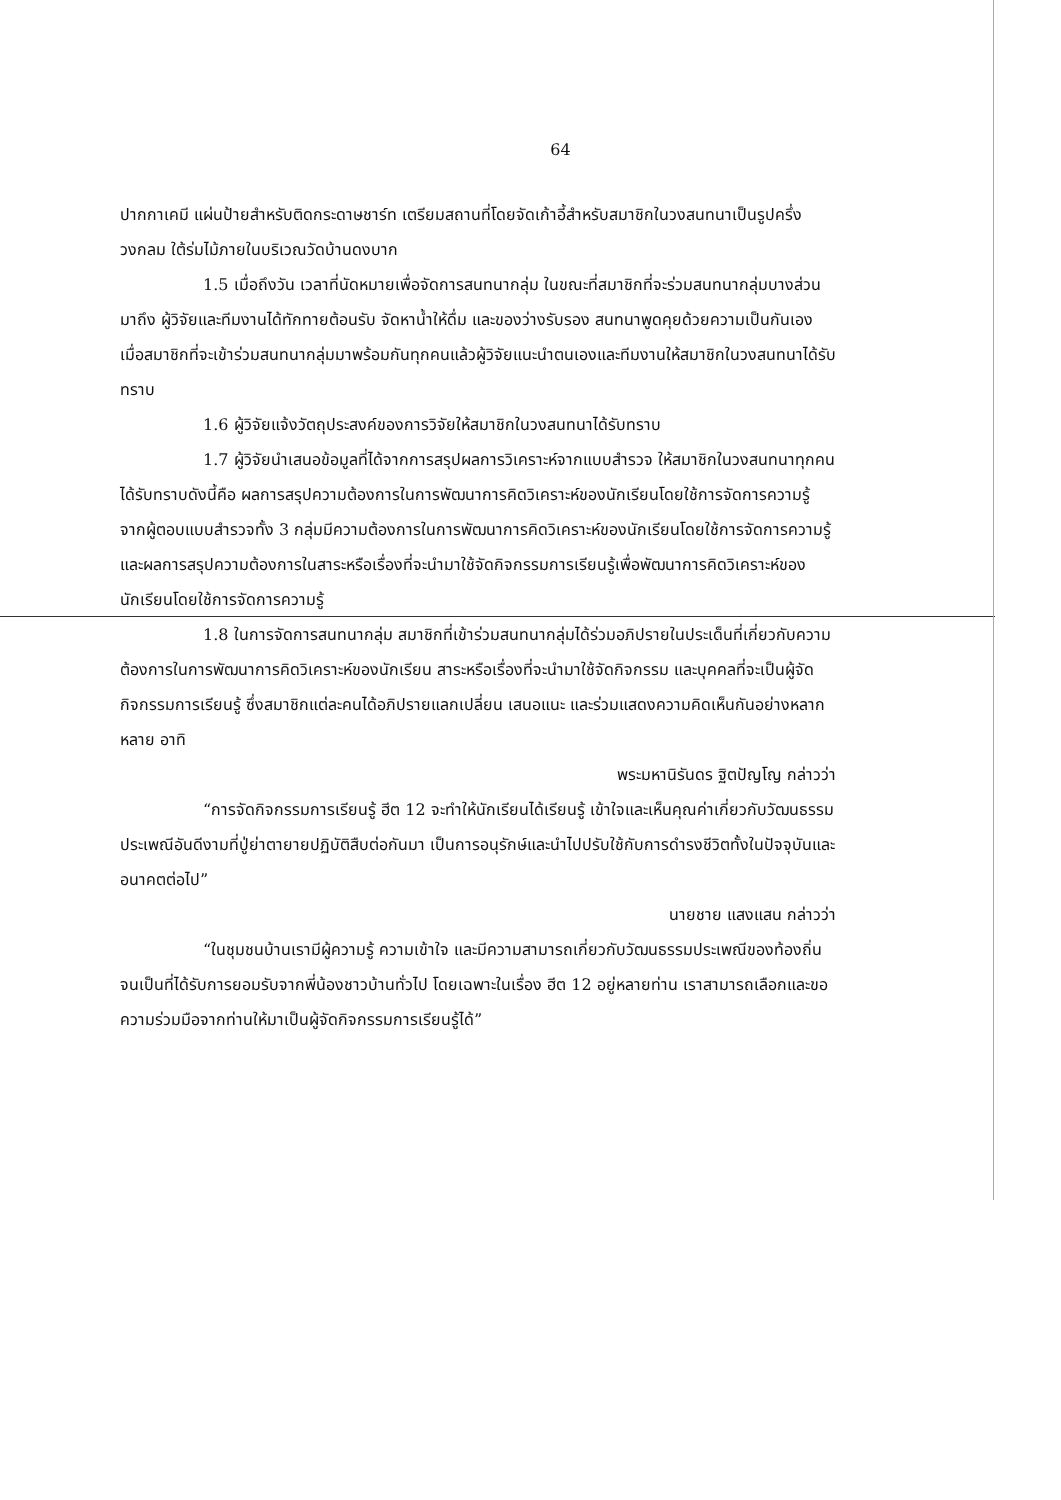64
ปากกาเคมี แผ่นป้ายสำหรับติดกระดาษชาร์ท เตรียมสถานที่โดยจัดเก้าอี้สำหรับสมาชิกในวงสนทนาเป็นรูปครึ่งวงกลม ใต้ร่มไม้ภายในบริเวณวัดบ้านดงบาก
1.5 เมื่อถึงวัน เวลาที่นัดหมายเพื่อจัดการสนทนากลุ่ม ในขณะที่สมาชิกที่จะร่วมสนทนากลุ่มบางส่วนมาถึง ผู้วิจัยและทีมงานได้ทักทายต้อนรับ จัดหาน้ำให้ดื่ม และของว่างรับรอง สนทนาพูดคุยด้วยความเป็นกันเอง เมื่อสมาชิกที่จะเข้าร่วมสนทนากลุ่มมาพร้อมกันทุกคนแล้วผู้วิจัยแนะนำตนเองและทีมงานให้สมาชิกในวงสนทนาได้รับทราบ
1.6 ผู้วิจัยแจ้งวัตถุประสงค์ของการวิจัยให้สมาชิกในวงสนทนาได้รับทราบ
1.7 ผู้วิจัยนำเสนอข้อมูลที่ได้จากการสรุปผลการวิเคราะห์จากแบบสำรวจ ให้สมาชิกในวงสนทนาทุกคนได้รับทราบดังนี้คือ ผลการสรุปความต้องการในการพัฒนาการคิดวิเคราะห์ของนักเรียนโดยใช้การจัดการความรู้ จากผู้ตอบแบบสำรวจทั้ง 3 กลุ่มมีความต้องการในการพัฒนาการคิดวิเคราะห์ของนักเรียนโดยใช้การจัดการความรู้ และผลการสรุปความต้องการในสาระหรือเรื่องที่จะนำมาใช้จัดกิจกรรมการเรียนรู้เพื่อพัฒนาการคิดวิเคราะห์ของนักเรียนโดยใช้การจัดการความรู้
1.8 ในการจัดการสนทนากลุ่ม สมาชิกที่เข้าร่วมสนทนากลุ่มได้ร่วมอภิปรายในประเด็นที่เกี่ยวกับความต้องการในการพัฒนาการคิดวิเคราะห์ของนักเรียน สาระหรือเรื่องที่จะนำมาใช้จัดกิจกรรม และบุคคลที่จะเป็นผู้จัดกิจกรรมการเรียนรู้ ซึ่งสมาชิกแต่ละคนได้อภิปรายแลกเปลี่ยน เสนอแนะ และร่วมแสดงความคิดเห็นกันอย่างหลากหลาย อาทิ
พระมหานิรันดร ฐิตปัญโญ กล่าวว่า
“การจัดกิจกรรมการเรียนรู้ ฮีต 12 จะทำให้นักเรียนได้เรียนรู้ เข้าใจและเห็นคุณค่าเกี่ยวกับวัฒนธรรมประเพณีอันดีงามที่ปู่ย่าตายายปฏิบัติสืบต่อกันมา เป็นการอนุรักษ์และนำไปปรับใช้กับการดำรงชีวิตทั้งในปัจจุบันและอนาคตต่อไป”
นายชาย แสงแสน กล่าวว่า
“ในชุมชนบ้านเรามีผู้ความรู้ ความเข้าใจ และมีความสามารถเกี่ยวกับวัฒนธรรมประเพณีของท้องถิ่นจนเป็นที่ได้รับการยอมรับจากพี่น้องชาวบ้านทั่วไป โดยเฉพาะในเรื่อง ฮีต 12 อยู่หลายท่าน เราสามารถเลือกและขอความร่วมมือจากท่านให้มาเป็นผู้จัดกิจกรรมการเรียนรู้ได้”